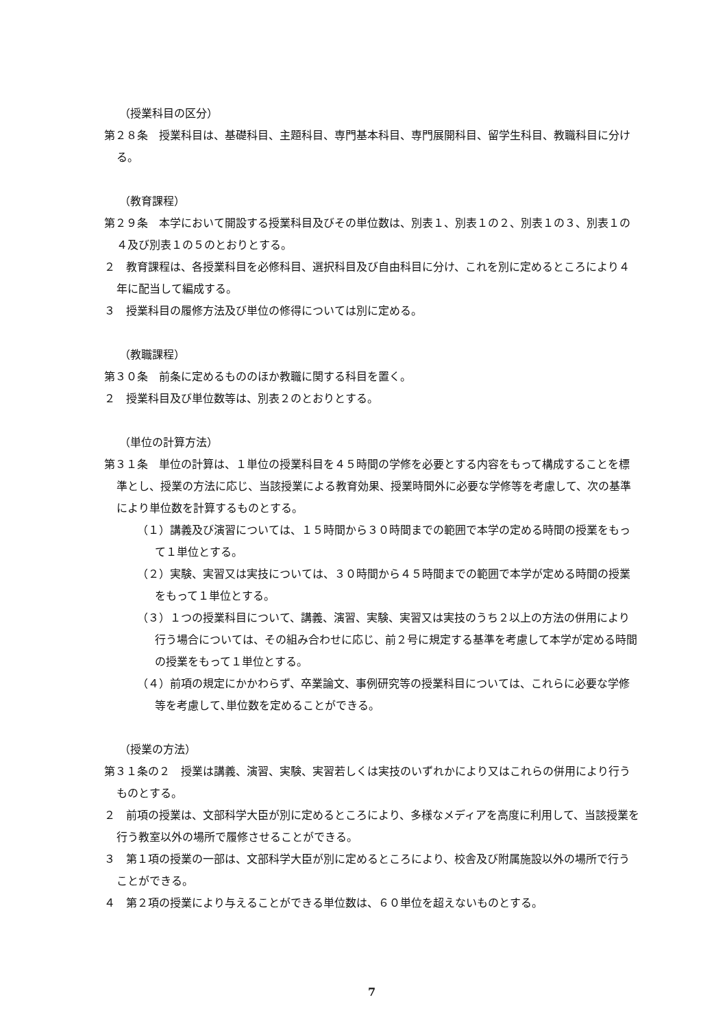（授業科目の区分）
第２８条　授業科目は、基礎科目、主題科目、専門基本科目、専門展開科目、留学生科目、教職科目に分ける。
（教育課程）
第２９条　本学において開設する授業科目及びその単位数は、別表１、別表１の２、別表１の３、別表１の４及び別表１の５のとおりとする。
２　教育課程は、各授業科目を必修科目、選択科目及び自由科目に分け、これを別に定めるところにより４年に配当して編成する。
３　授業科目の履修方法及び単位の修得については別に定める。
（教職課程）
第３０条　前条に定めるもののほか教職に関する科目を置く。
２　授業科目及び単位数等は、別表２のとおりとする。
（単位の計算方法）
第３１条　単位の計算は、１単位の授業科目を４５時間の学修を必要とする内容をもって構成することを標準とし、授業の方法に応じ、当該授業による教育効果、授業時間外に必要な学修等を考慮して、次の基準により単位数を計算するものとする。
（１）講義及び演習については、１５時間から３０時間までの範囲で本学の定める時間の授業をもって１単位とする。
（２）実験、実習又は実技については、３０時間から４５時間までの範囲で本学が定める時間の授業をもって１単位とする。
（３）１つの授業科目について、講義、演習、実験、実習又は実技のうち２以上の方法の併用により行う場合については、その組み合わせに応じ、前２号に規定する基準を考慮して本学が定める時間の授業をもって１単位とする。
（４）前項の規定にかかわらず、卒業論文、事例研究等の授業科目については、これらに必要な学修等を考慮して､単位数を定めることができる。
（授業の方法）
第３１条の２　授業は講義、演習、実験、実習若しくは実技のいずれかにより又はこれらの併用により行うものとする。
２　前項の授業は、文部科学大臣が別に定めるところにより、多様なメディアを高度に利用して、当該授業を行う教室以外の場所で履修させることができる。
３　第１項の授業の一部は、文部科学大臣が別に定めるところにより、校舎及び附属施設以外の場所で行うことができる。
４　第２項の授業により与えることができる単位数は、６０単位を超えないものとする。
7